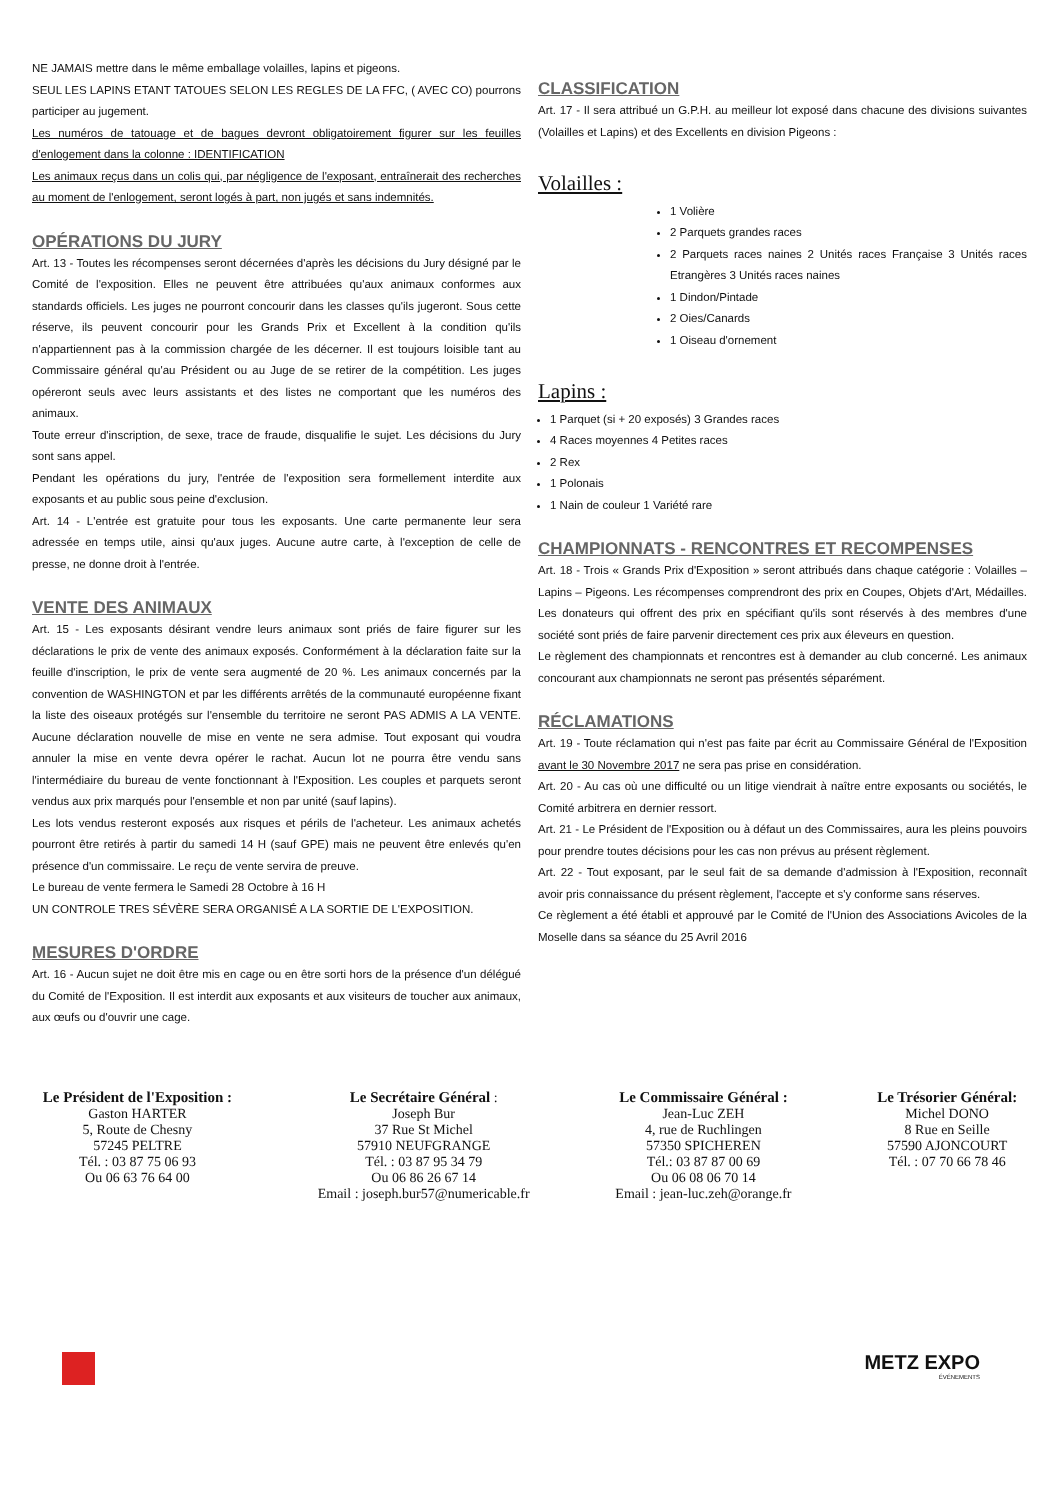NE JAMAIS mettre dans le même emballage volailles, lapins et pigeons.
SEUL LES LAPINS ETANT TATOUES SELON LES REGLES DE LA FFC, ( AVEC CO) pourrons participer au jugement.
Les numéros de tatouage et de bagues devront obligatoirement figurer sur les feuilles d'enlogement dans la colonne : IDENTIFICATION
Les animaux reçus dans un colis qui, par négligence de l'exposant, entraînerait des recherches au moment de l'enlogement, seront logés à part, non jugés et sans indemnités.
OPÉRATIONS DU JURY
Art. 13 - Toutes les récompenses seront décernées d'après les décisions du Jury désigné par le Comité de l'exposition. Elles ne peuvent être attribuées qu'aux animaux conformes aux standards officiels. Les juges ne pourront concourir dans les classes qu'ils jugeront. Sous cette réserve, ils peuvent concourir pour les Grands Prix et Excellent à la condition qu'ils n'appartiennent pas à la commission chargée de les décerner. Il est toujours loisible tant au Commissaire général qu'au Président ou au Juge de se retirer de la compétition. Les juges opéreront seuls avec leurs assistants et des listes ne comportant que les numéros des animaux.
Toute erreur d'inscription, de sexe, trace de fraude, disqualifie le sujet. Les décisions du Jury sont sans appel.
Pendant les opérations du jury, l'entrée de l'exposition sera formellement interdite aux exposants et au public sous peine d'exclusion.
Art. 14 - L'entrée est gratuite pour tous les exposants. Une carte permanente leur sera adressée en temps utile, ainsi qu'aux juges. Aucune autre carte, à l'exception de celle de presse, ne donne droit à l'entrée.
VENTE DES ANIMAUX
Art. 15 - Les exposants désirant vendre leurs animaux sont priés de faire figurer sur les déclarations le prix de vente des animaux exposés. Conformément à la déclaration faite sur la feuille d'inscription, le prix de vente sera augmenté de 20 %. Les animaux concernés par la convention de WASHINGTON et par les différents arrêtés de la communauté européenne fixant la liste des oiseaux protégés sur l'ensemble du territoire ne seront PAS ADMIS A LA VENTE. Aucune déclaration nouvelle de mise en vente ne sera admise. Tout exposant qui voudra annuler la mise en vente devra opérer le rachat. Aucun lot ne pourra être vendu sans l'intermédiaire du bureau de vente fonctionnant à l'Exposition. Les couples et parquets seront vendus aux prix marqués pour l'ensemble et non par unité (sauf lapins).
Les lots vendus resteront exposés aux risques et périls de l'acheteur. Les animaux achetés pourront être retirés à partir du samedi 14 H (sauf GPE) mais ne peuvent être enlevés qu'en présence d'un commissaire. Le reçu de vente servira de preuve.
Le bureau de vente fermera le Samedi 28 Octobre à 16 H
UN CONTROLE TRES SÉVÈRE SERA ORGANISÉ A LA SORTIE DE L'EXPOSITION.
MESURES D'ORDRE
Art. 16 - Aucun sujet ne doit être mis en cage ou en être sorti hors de la présence d'un délégué du Comité de l'Exposition. Il est interdit aux exposants et aux visiteurs de toucher aux animaux, aux œufs ou d'ouvrir une cage.
CLASSIFICATION
Art. 17 - Il sera attribué un G.P.H. au meilleur lot exposé dans chacune des divisions suivantes (Volailles et Lapins) et des Excellents en division Pigeons :
Volailles :
1 Volière
2 Parquets grandes races
2 Parquets races naines 2 Unités races Française 3 Unités races Etrangères 3 Unités races naines
1 Dindon/Pintade
2 Oies/Canards
1 Oiseau d'ornement
Lapins :
1 Parquet (si + 20 exposés) 3 Grandes races
4 Races moyennes 4 Petites races
2 Rex
1 Polonais
1 Nain de couleur 1 Variété rare
CHAMPIONNATS - RENCONTRES ET RECOMPENSES
Art. 18 - Trois « Grands Prix d'Exposition » seront attribués dans chaque catégorie : Volailles – Lapins – Pigeons. Les récompenses comprendront des prix en Coupes, Objets d'Art, Médailles. Les donateurs qui offrent des prix en spécifiant qu'ils sont réservés à des membres d'une société sont priés de faire parvenir directement ces prix aux éleveurs en question.
Le règlement des championnats et rencontres est à demander au club concerné. Les animaux concourant aux championnats ne seront pas présentés séparément.
RÉCLAMATIONS
Art. 19 - Toute réclamation qui n'est pas faite par écrit au Commissaire Général de l'Exposition avant le 30 Novembre 2017 ne sera pas prise en considération.
Art. 20 - Au cas où une difficulté ou un litige viendrait à naître entre exposants ou sociétés, le Comité arbitrera en dernier ressort.
Art. 21 - Le Président de l'Exposition ou à défaut un des Commissaires, aura les pleins pouvoirs pour prendre toutes décisions pour les cas non prévus au présent règlement.
Art. 22 - Tout exposant, par le seul fait de sa demande d'admission à l'Exposition, reconnaît avoir pris connaissance du présent règlement, l'accepte et s'y conforme sans réserves.
Ce règlement a été établi et approuvé par le Comité de l'Union des Associations Avicoles de la Moselle dans sa séance du 25 Avril 2016
Le Président de l'Exposition :
Gaston HARTER
5, Route de Chesny
57245 PELTRE
Tél. : 03 87 75 06 93
Ou 06 63 76 64 00
Le Secrétaire Général :
Joseph Bur
37 Rue St Michel
57910 NEUFGRANGE
Tél. : 03 87 95 34 79
Ou 06 86 26 67 14
Email : joseph.bur57@numericable.fr
Le Commissaire Général :
Jean-Luc ZEH
4, rue de Ruchlingen
57350 SPICHEREN
Tél.: 03 87 87 00 69
Ou 06 08 06 70 14
Email : jean-luc.zeh@orange.fr
Le Trésorier Général:
Michel DONO
8 Rue en Seille
57590 AJONCOURT
Tél. : 07 70 66 78 46
METZ EXPO
ÉVÉNEMENTS